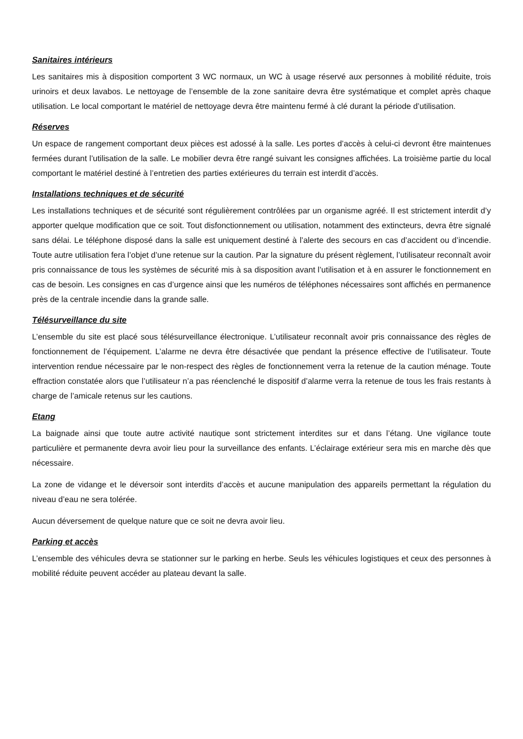Sanitaires intérieurs
Les sanitaires mis à disposition comportent 3 WC normaux, un WC à usage réservé aux personnes à mobilité réduite, trois urinoirs et deux lavabos. Le nettoyage de l’ensemble de la zone sanitaire devra être systématique et complet après chaque utilisation. Le local comportant le matériel de nettoyage devra être maintenu fermé à clé durant la période d’utilisation.
Réserves
Un espace de rangement comportant deux pièces est adossé à la salle. Les portes d’accès à celui-ci devront être maintenues fermées durant l’utilisation de la salle. Le mobilier devra être rangé suivant les consignes affichées. La troisième partie du local comportant le matériel destiné à l’entretien des parties extérieures du terrain est interdit d’accès.
Installations techniques et de sécurité
Les installations techniques et de sécurité sont régulièrement contrôlées par un organisme agréé. Il est strictement interdit d’y apporter quelque modification que ce soit. Tout disfonctionnement ou utilisation, notamment des extincteurs, devra être signalé sans délai. Le téléphone disposé dans la salle est uniquement destiné à l’alerte des secours en cas d’accident ou d’incendie. Toute autre utilisation fera l’objet d’une retenue sur la caution. Par la signature du présent règlement, l’utilisateur reconnaît avoir pris connaissance de tous les systèmes de sécurité mis à sa disposition avant l’utilisation et à en assurer le fonctionnement en cas de besoin. Les consignes en cas d’urgence ainsi que les numéros de téléphones nécessaires sont affichés en permanence près de la centrale incendie dans la grande salle.
Télésurveillance du site
L’ensemble du site est placé sous télésurveillance électronique. L’utilisateur reconnaît avoir pris connaissance des règles de fonctionnement de l’équipement. L’alarme ne devra être désactivée que pendant la présence effective de l’utilisateur. Toute intervention rendue nécessaire par le non-respect des règles de fonctionnement verra la retenue de la caution ménage. Toute effraction constatée alors que l’utilisateur n’a pas réenclenché le dispositif d’alarme verra la retenue de tous les frais restants à charge de l’amicale retenus sur les cautions.
Etang
La baignade ainsi que toute autre activité nautique sont strictement interdites sur et dans l’étang. Une vigilance toute particulière et permanente devra avoir lieu pour la surveillance des enfants. L’éclairage extérieur sera mis en marche dès que nécessaire.
La zone de vidange et le déversoir sont interdits d’accès et aucune manipulation des appareils permettant la régulation du niveau d’eau ne sera tolérée.
Aucun déversement de quelque nature que ce soit ne devra avoir lieu.
Parking et accès
L’ensemble des véhicules devra se stationner sur le parking en herbe. Seuls les véhicules logistiques et ceux des personnes à mobilité réduite peuvent accéder au plateau devant la salle.